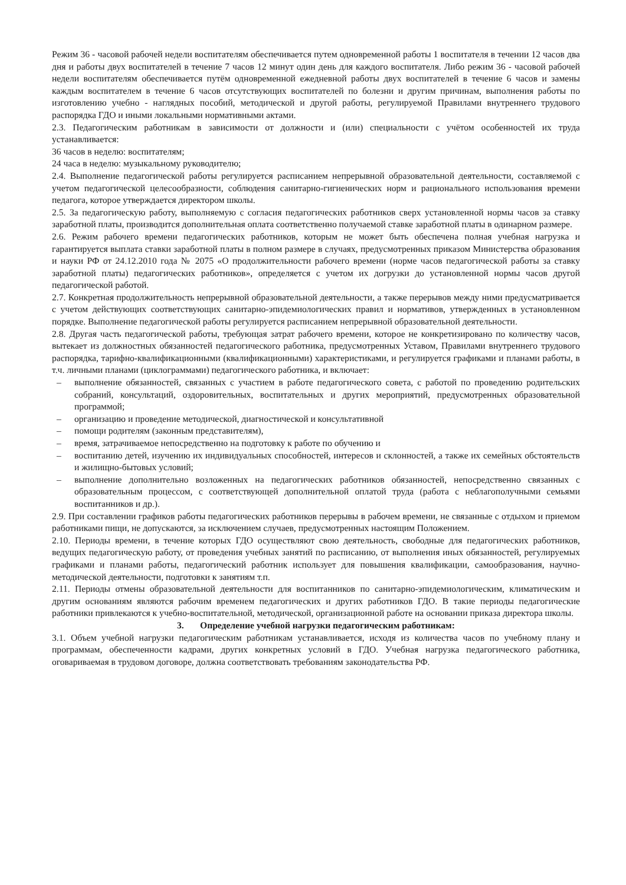Режим 36 - часовой рабочей недели воспитателям обеспечивается путем одновременной работы 1 воспитателя в течении 12 часов два дня и работы двух воспитателей в течение 7 часов 12 минут один день для каждого воспитателя. Либо режим 36 - часовой рабочей недели воспитателям обеспечивается путём одновременной ежедневной работы двух воспитателей в течение 6 часов и замены каждым воспитателем в течение 6 часов отсутствующих воспитателей по болезни и другим причинам, выполнения работы по изготовлению учебно - наглядных пособий, методической и другой работы, регулируемой Правилами внутреннего трудового распорядка ГДО и иными локальными нормативными актами.
2.3. Педагогическим работникам в зависимости от должности и (или) специальности с учётом особенностей их труда устанавливается:
36 часов в неделю: воспитателям;
24 часа в неделю: музыкальному руководителю;
2.4. Выполнение педагогической работы регулируется расписанием непрерывной образовательной деятельности, составляемой с учетом педагогической целесообразности, соблюдения санитарно-гигиенических норм и рационального использования времени педагога, которое утверждается директором школы.
2.5. За педагогическую работу, выполняемую с согласия педагогических работников сверх установленной нормы часов за ставку заработной платы, производится дополнительная оплата соответственно получаемой ставке заработной платы в одинарном размере.
2.6. Режим рабочего времени педагогических работников, которым не может быть обеспечена полная учебная нагрузка и гарантируется выплата ставки заработной платы в полном размере в случаях, предусмотренных приказом Министерства образования и науки РФ от 24.12.2010 года № 2075 «О продолжительности рабочего времени (норме часов педагогической работы за ставку заработной платы) педагогических работников», определяется с учетом их догрузки до установленной нормы часов другой педагогической работой.
2.7. Конкретная продолжительность непрерывной образовательной деятельности, а также перерывов между ними предусматривается с учетом действующих соответствующих санитарно-эпидемиологических правил и нормативов, утвержденных в установленном порядке. Выполнение педагогической работы регулируется расписанием непрерывной образовательной деятельности.
2.8. Другая часть педагогической работы, требующая затрат рабочего времени, которое не конкретизировано по количеству часов, вытекает из должностных обязанностей педагогического работника, предусмотренных Уставом, Правилами внутреннего трудового распорядка, тарифно-квалификационными (квалификационными) характеристиками, и регулируется графиками и планами работы, в т.ч. личными планами (циклограммами) педагогического работника, и включает:
– выполнение обязанностей, связанных с участием в работе педагогического совета, с работой по проведению родительских собраний, консультаций, оздоровительных, воспитательных и других мероприятий, предусмотренных образовательной программой;
– организацию и проведение методической, диагностической и консультативной
– помощи родителям (законным представителям),
– время, затрачиваемое непосредственно на подготовку к работе по обучению и
– воспитанию детей, изучению их индивидуальных способностей, интересов и склонностей, а также их семейных обстоятельств и жилищно-бытовых условий;
– выполнение дополнительно возложенных на педагогических работников обязанностей, непосредственно связанных с образовательным процессом, с соответствующей дополнительной оплатой труда (работа с неблагополучными семьями воспитанников и др.).
2.9. При составлении графиков работы педагогических работников перерывы в рабочем времени, не связанные с отдыхом и приемом работниками пищи, не допускаются, за исключением случаев, предусмотренных настоящим Положением.
2.10. Периоды времени, в течение которых ГДО осуществляют свою деятельность, свободные для педагогических работников, ведущих педагогическую работу, от проведения учебных занятий по расписанию, от выполнения иных обязанностей, регулируемых графиками и планами работы, педагогический работник использует для повышения квалификации, самообразования, научно-методической деятельности, подготовки к занятиям т.п.
2.11. Периоды отмены образовательной деятельности для воспитанников по санитарно-эпидемиологическим, климатическим и другим основаниям являются рабочим временем педагогических и других работников ГДО. В такие периоды педагогические работники привлекаются к учебно-воспитательной, методической, организационной работе на основании приказа директора школы.
3. Определение учебной нагрузки педагогическим работникам:
3.1. Объем учебной нагрузки педагогическим работникам устанавливается, исходя из количества часов по учебному плану и программам, обеспеченности кадрами, других конкретных условий в ГДО. Учебная нагрузка педагогического работника, оговариваемая в трудовом договоре, должна соответствовать требованиям законодательства РФ.